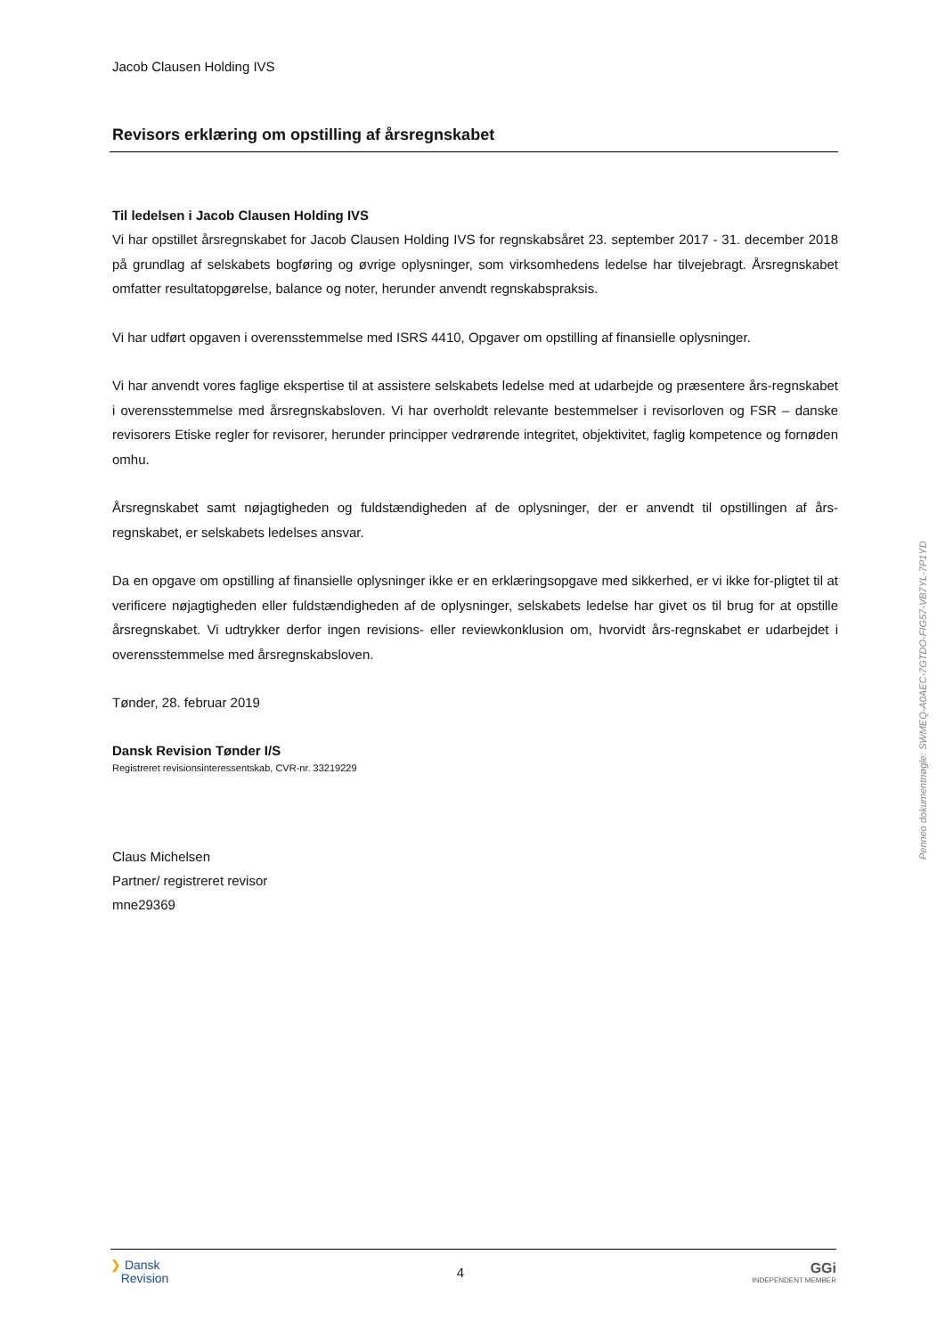Jacob Clausen Holding IVS
Revisors erklæring om opstilling af årsregnskabet
Til ledelsen i Jacob Clausen Holding IVS
Vi har opstillet årsregnskabet for Jacob Clausen Holding IVS for regnskabsåret 23. september 2017 - 31. december 2018 på grundlag af selskabets bogføring og øvrige oplysninger, som virksomhedens ledelse har tilvejebragt. Årsregnskabet omfatter resultatopgørelse, balance og noter, herunder anvendt regnskabspraksis.
Vi har udført opgaven i overensstemmelse med ISRS 4410, Opgaver om opstilling af finansielle oplysninger.
Vi har anvendt vores faglige ekspertise til at assistere selskabets ledelse med at udarbejde og præsentere års-regnskabet i overensstemmelse med årsregnskabsloven. Vi har overholdt relevante bestemmelser i revisorloven og FSR – danske revisorers Etiske regler for revisorer, herunder principper vedrørende integritet, objektivitet, faglig kompetence og fornøden omhu.
Årsregnskabet samt nøjagtigheden og fuldstændigheden af de oplysninger, der er anvendt til opstillingen af års-regnskabet, er selskabets ledelses ansvar.
Da en opgave om opstilling af finansielle oplysninger ikke er en erklæringsopgave med sikkerhed, er vi ikke for-pligtet til at verificere nøjagtigheden eller fuldstændigheden af de oplysninger, selskabets ledelse har givet os til brug for at opstille årsregnskabet. Vi udtrykker derfor ingen revisions- eller reviewkonklusion om, hvorvidt års-regnskabet er udarbejdet i overensstemmelse med årsregnskabsloven.
Tønder, 28. februar 2019
Dansk Revision Tønder I/S
Registreret revisionsinteressentskab, CVR-nr. 33219229
Claus Michelsen
Partner/ registreret revisor
mne29369
Penneo dokumentnøgle: SWMEQ-A0AEC-7GTDO-FIG57-VB7YL-7P1YD
❯ Dansk
Revision
4
GGi
INDEPENDENT MEMBER